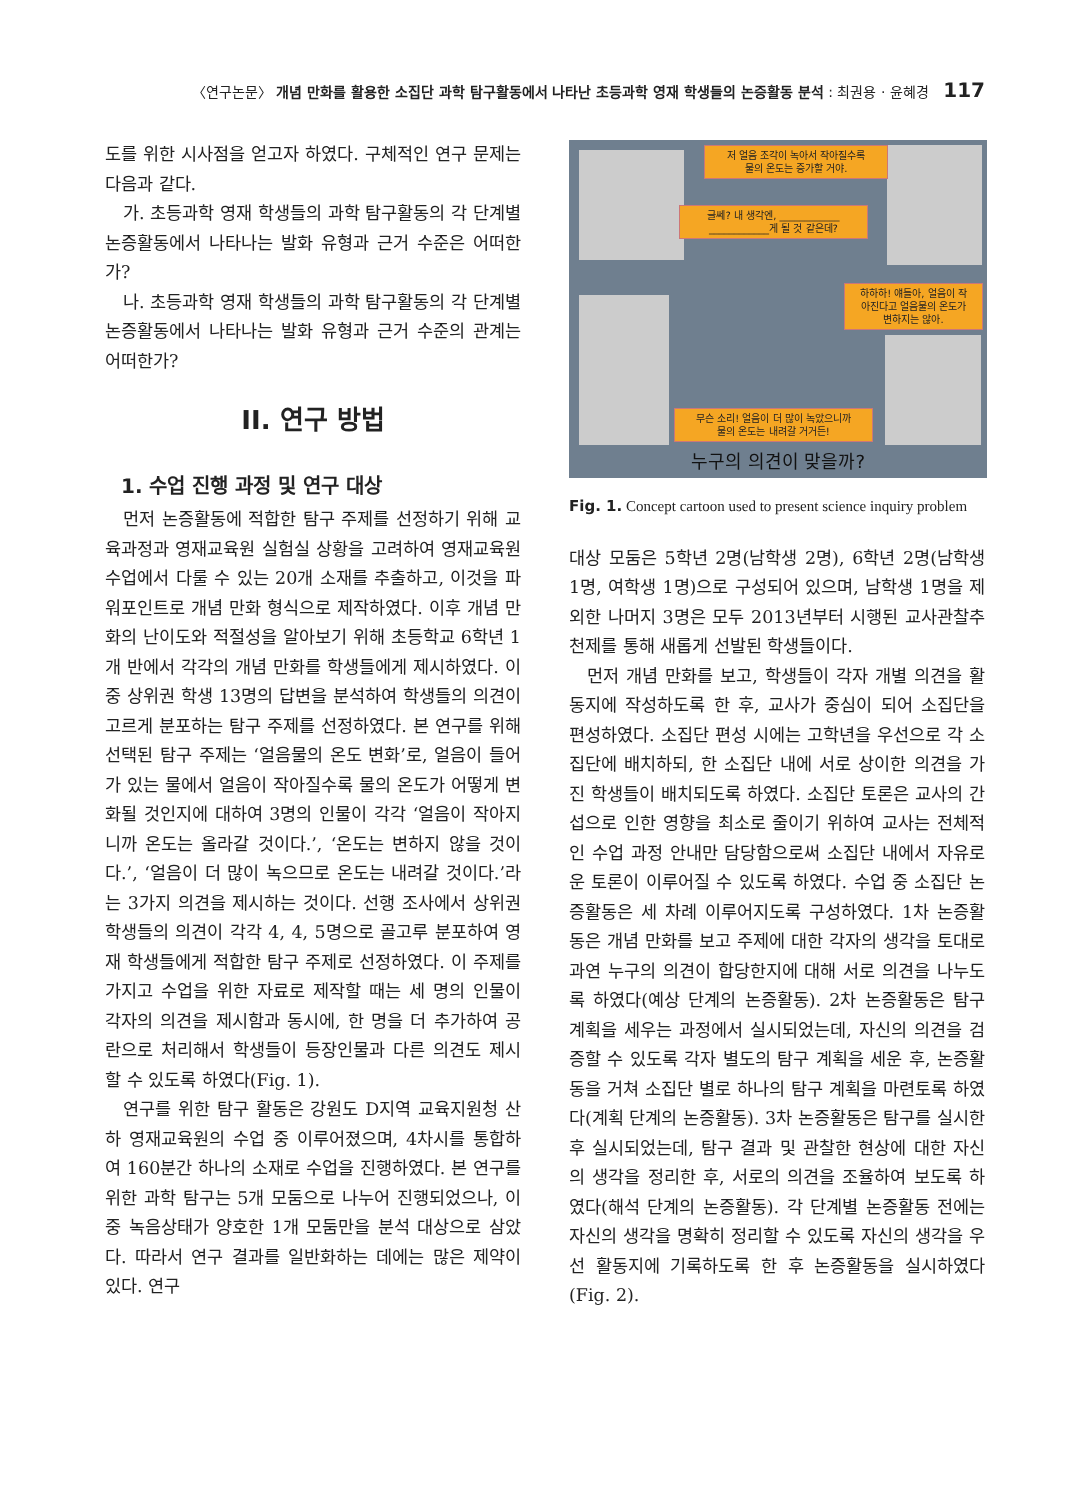〈연구논문〉 개념 만화를 활용한 소집단 과학 탐구활동에서 나타난 초등과학 영재 학생들의 논증활동 분석 : 최권용 · 윤혜경 117
도를 위한 시사점을 얻고자 하였다. 구체적인 연구 문제는 다음과 같다.
가. 초등과학 영재 학생들의 과학 탐구활동의 각 단계별 논증활동에서 나타나는 발화 유형과 근거 수준은 어떠한가?
나. 초등과학 영재 학생들의 과학 탐구활동의 각 단계별 논증활동에서 나타나는 발화 유형과 근거 수준의 관계는 어떠한가?
II. 연구 방법
1. 수업 진행 과정 및 연구 대상
먼저 논증활동에 적합한 탐구 주제를 선정하기 위해 교육과정과 영재교육원 실험실 상황을 고려하여 영재교육원 수업에서 다룰 수 있는 20개 소재를 추출하고, 이것을 파워포인트로 개념 만화 형식으로 제작하였다. 이후 개념 만화의 난이도와 적절성을 알아보기 위해 초등학교 6학년 1개 반에서 각각의 개념 만화를 학생들에게 제시하였다. 이 중 상위권 학생 13명의 답변을 분석하여 학생들의 의견이 고르게 분포하는 탐구 주제를 선정하였다. 본 연구를 위해 선택된 탐구 주제는 ‘얼음물의 온도 변화’로, 얼음이 들어가 있는 물에서 얼음이 작아질수록 물의 온도가 어떻게 변화될 것인지에 대하여 3명의 인물이 각각 ‘얼음이 작아지니까 온도는 올라갈 것이다.’, ‘온도는 변하지 않을 것이다.’, ‘얼음이 더 많이 녹으므로 온도는 내려갈 것이다.’라는 3가지 의견을 제시하는 것이다. 선행 조사에서 상위권 학생들의 의견이 각각 4, 4, 5명으로 골고루 분포하여 영재 학생들에게 적합한 탐구 주제로 선정하였다. 이 주제를 가지고 수업을 위한 자료로 제작할 때는 세 명의 인물이 각자의 의견을 제시함과 동시에, 한 명을 더 추가하여 공란으로 처리해서 학생들이 등장인물과 다른 의견도 제시할 수 있도록 하였다(Fig. 1).
연구를 위한 탐구 활동은 강원도 D지역 교육지원청 산하 영재교육원의 수업 중 이루어졌으며, 4차시를 통합하여 160분간 하나의 소재로 수업을 진행하였다. 본 연구를 위한 과학 탐구는 5개 모둠으로 나누어 진행되었으나, 이 중 녹음상태가 양호한 1개 모둠만을 분석 대상으로 삼았다. 따라서 연구 결과를 일반화하는 데에는 많은 제약이 있다. 연구
저 얼음 조각이 녹아서 작아질수록
물의 온도는 증가할 거야.
글쎄? 내 생각엔, ____________
____________게 될 것 같은데?
하하하! 얘들아, 얼음이 작
아진다고 얼음물의 온도가
변하지는 않아.
무슨 소리! 얼음이 더 많이 녹았으니까
물의 온도는 내려갈 거거든!
누구의 의견이 맞을까?
Fig. 1. Concept cartoon used to present science inquiry problem
대상 모둠은 5학년 2명(남학생 2명), 6학년 2명(남학생 1명, 여학생 1명)으로 구성되어 있으며, 남학생 1명을 제외한 나머지 3명은 모두 2013년부터 시행된 교사관찰추천제를 통해 새롭게 선발된 학생들이다.
먼저 개념 만화를 보고, 학생들이 각자 개별 의견을 활동지에 작성하도록 한 후, 교사가 중심이 되어 소집단을 편성하였다. 소집단 편성 시에는 고학년을 우선으로 각 소집단에 배치하되, 한 소집단 내에 서로 상이한 의견을 가진 학생들이 배치되도록 하였다. 소집단 토론은 교사의 간섭으로 인한 영향을 최소로 줄이기 위하여 교사는 전체적인 수업 과정 안내만 담당함으로써 소집단 내에서 자유로운 토론이 이루어질 수 있도록 하였다. 수업 중 소집단 논증활동은 세 차례 이루어지도록 구성하였다. 1차 논증활동은 개념 만화를 보고 주제에 대한 각자의 생각을 토대로 과연 누구의 의견이 합당한지에 대해 서로 의견을 나누도록 하였다(예상 단계의 논증활동). 2차 논증활동은 탐구 계획을 세우는 과정에서 실시되었는데, 자신의 의견을 검증할 수 있도록 각자 별도의 탐구 계획을 세운 후, 논증활동을 거쳐 소집단 별로 하나의 탐구 계획을 마련토록 하였다(계획 단계의 논증활동). 3차 논증활동은 탐구를 실시한 후 실시되었는데, 탐구 결과 및 관찰한 현상에 대한 자신의 생각을 정리한 후, 서로의 의견을 조율하여 보도록 하였다(해석 단계의 논증활동). 각 단계별 논증활동 전에는 자신의 생각을 명확히 정리할 수 있도록 자신의 생각을 우선 활동지에 기록하도록 한 후 논증활동을 실시하였다(Fig. 2).